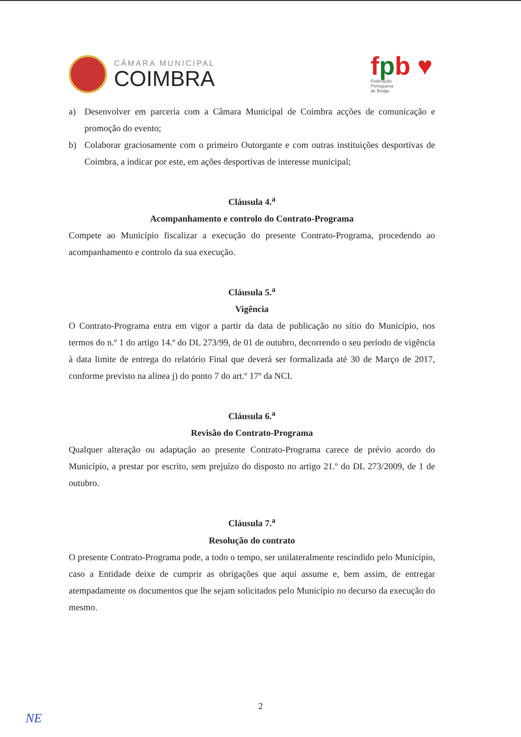CÂMARA MUNICIPAL
COIMBRA
fpb ♥
Federação
Portuguesa
de Bridge
a) Desenvolver em parceria com a Câmara Municipal de Coimbra acções de comunicação e promoção do evento;
b) Colaborar graciosamente com o primeiro Outorgante e com outras instituições desportivas de Coimbra, a indicar por este, em ações desportivas de interesse municipal;
Cláusula 4.<sup>a</sup>
Acompanhamento e controlo do Contrato-Programa
Compete ao Município fiscalizar a execução do presente Contrato-Programa, procedendo ao acompanhamento e controlo da sua execução.
Cláusula 5.<sup>a</sup>
Vigência
O Contrato-Programa entra em vigor a partir da data de publicação no sítio do Município, nos termos do n.º 1 do artigo 14.º do DL 273/99, de 01 de outubro, decorrendo o seu período de vigência à data limite de entrega do relatório Final que deverá ser formalizada até 30 de Março de 2017, conforme previsto na alínea j) do ponto 7 do art.º 17º da NCI.
Cláusula 6.<sup>a</sup>
Revisão do Contrato-Programa
Qualquer alteração ou adaptação ao presente Contrato-Programa carece de prévio acordo do Município, a prestar por escrito, sem prejuízo do disposto no artigo 21.º do DL 273/2009, de 1 de outubro.
Cláusula 7.<sup>a</sup>
Resolução do contrato
O presente Contrato-Programa pode, a todo o tempo, ser unilateralmente rescindido pelo Município, caso a Entidade deixe de cumprir as obrigações que aqui assume e, bem assim, de entregar atempadamente os documentos que lhe sejam solicitados pelo Município no decurso da execução do mesmo.
2
NE